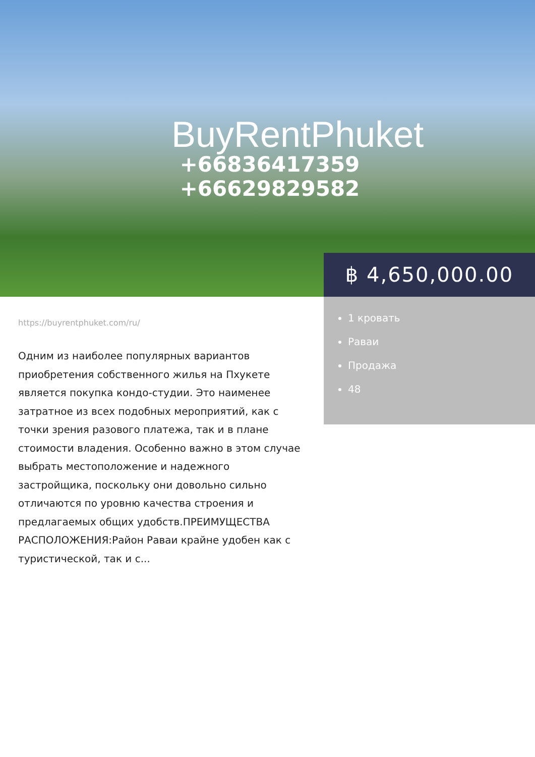BuyRentPhuket
+66836417359
+66629829582
฿ 4,650,000.00
1 кровать
Раваи
Продажа
48
https://buyrentphuket.com/ru/
Одним из наиболее популярных вариантов приобретения собственного жилья на Пхукете является покупка кондо-студии. Это наименее затратное из всех подобных мероприятий, как с точки зрения разового платежа, так и в плане стоимости владения. Особенно важно в этом случае выбрать местоположение и надежного застройщика, поскольку они довольно сильно отличаются по уровню качества строения и предлагаемых общих удобств.ПРЕИМУЩЕСТВА РАСПОЛОЖЕНИЯ:Район Раваи крайне удобен как с туристической, так и с...